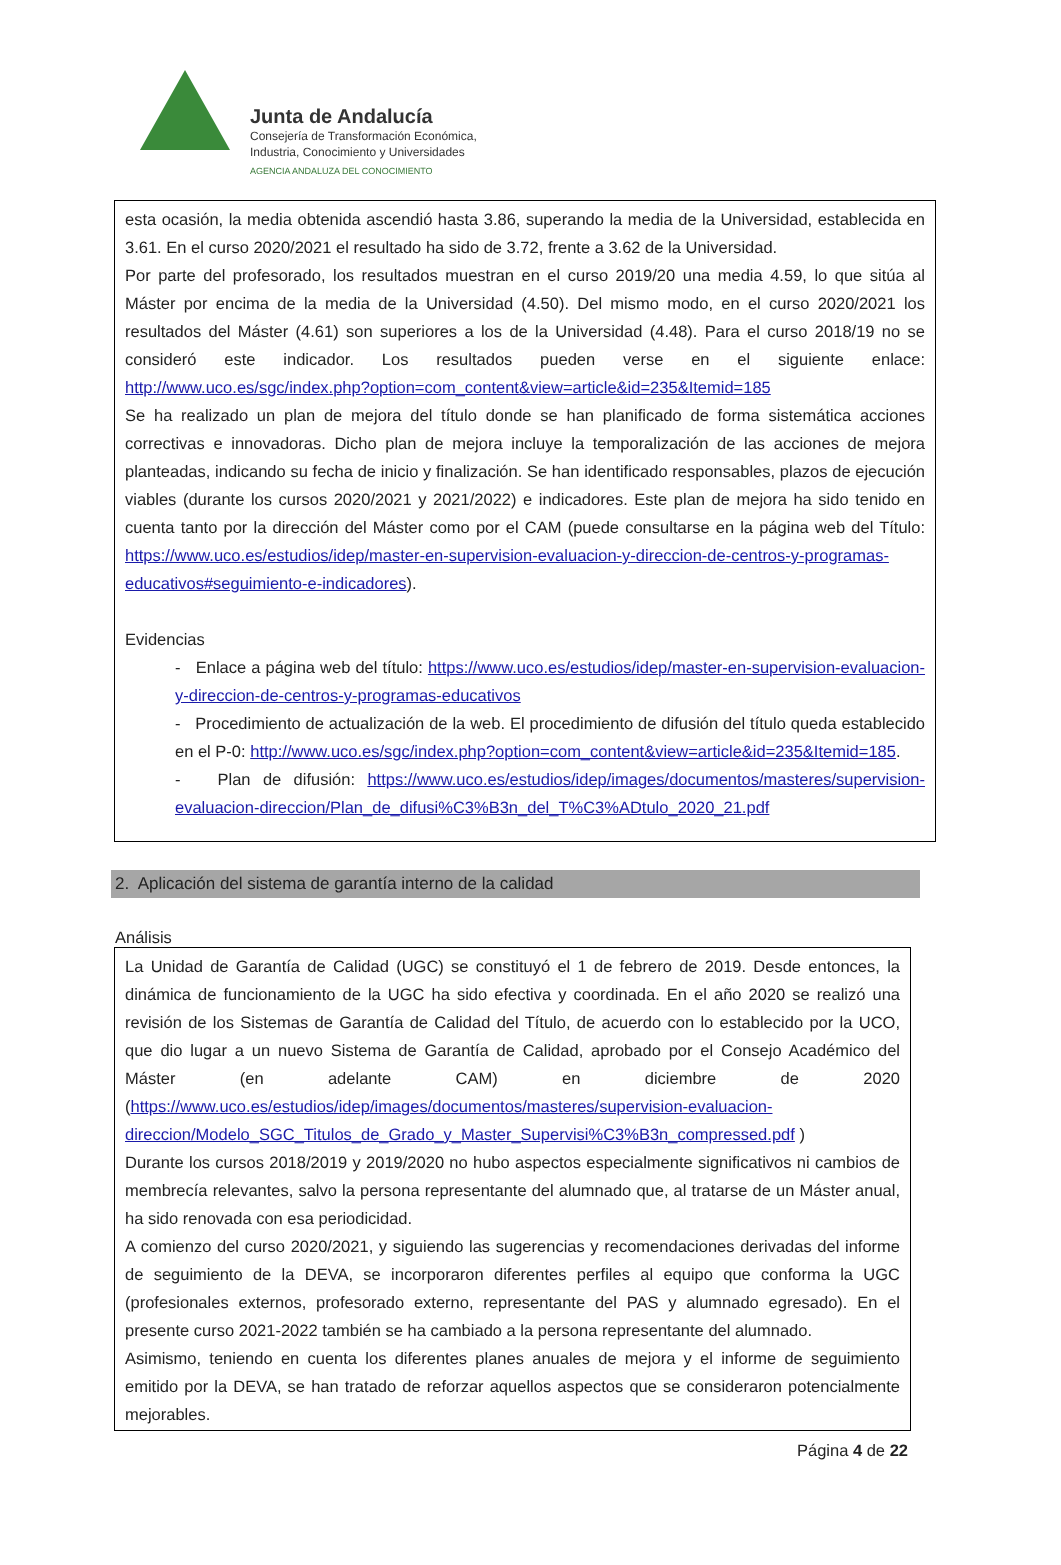Junta de Andalucía
Consejería de Transformación Económica,
Industria, Conocimiento y Universidades
AGENCIA ANDALUZA DEL CONOCIMIENTO
esta ocasión, la media obtenida ascendió hasta 3.86, superando la media de la Universidad, establecida en 3.61. En el curso 2020/2021 el resultado ha sido de 3.72, frente a 3.62 de la Universidad.
Por parte del profesorado, los resultados muestran en el curso 2019/20 una media 4.59, lo que sitúa al Máster por encima de la media de la Universidad (4.50). Del mismo modo, en el curso 2020/2021 los resultados del Máster (4.61) son superiores a los de la Universidad (4.48). Para el curso 2018/19 no se consideró este indicador. Los resultados pueden verse en el siguiente enlace: http://www.uco.es/sgc/index.php?option=com_content&view=article&id=235&Itemid=185
Se ha realizado un plan de mejora del título donde se han planificado de forma sistemática acciones correctivas e innovadoras. Dicho plan de mejora incluye la temporalización de las acciones de mejora planteadas, indicando su fecha de inicio y finalización. Se han identificado responsables, plazos de ejecución viables (durante los cursos 2020/2021 y 2021/2022) e indicadores. Este plan de mejora ha sido tenido en cuenta tanto por la dirección del Máster como por el CAM (puede consultarse en la página web del Título: https://www.uco.es/estudios/idep/master-en-supervision-evaluacion-y-direccion-de-centros-y-programas-educativos#seguimiento-e-indicadores).
Evidencias
- Enlace a página web del título: https://www.uco.es/estudios/idep/master-en-supervision-evaluacion-y-direccion-de-centros-y-programas-educativos
- Procedimiento de actualización de la web. El procedimiento de difusión del título queda establecido en el P-0: http://www.uco.es/sgc/index.php?option=com_content&view=article&id=235&Itemid=185.
- Plan de difusión: https://www.uco.es/estudios/idep/images/documentos/masteres/supervision-evaluacion-direccion/Plan_de_difusi%C3%B3n_del_T%C3%ADtulo_2020_21.pdf
2. Aplicación del sistema de garantía interno de la calidad
Análisis
La Unidad de Garantía de Calidad (UGC) se constituyó el 1 de febrero de 2019. Desde entonces, la dinámica de funcionamiento de la UGC ha sido efectiva y coordinada. En el año 2020 se realizó una revisión de los Sistemas de Garantía de Calidad del Título, de acuerdo con lo establecido por la UCO, que dio lugar a un nuevo Sistema de Garantía de Calidad, aprobado por el Consejo Académico del Máster (en adelante CAM) en diciembre de 2020 (https://www.uco.es/estudios/idep/images/documentos/masteres/supervision-evaluacion-direccion/Modelo_SGC_Titulos_de_Grado_y_Master_Supervisi%C3%B3n_compressed.pdf )
Durante los cursos 2018/2019 y 2019/2020 no hubo aspectos especialmente significativos ni cambios de membrecía relevantes, salvo la persona representante del alumnado que, al tratarse de un Máster anual, ha sido renovada con esa periodicidad.
A comienzo del curso 2020/2021, y siguiendo las sugerencias y recomendaciones derivadas del informe de seguimiento de la DEVA, se incorporaron diferentes perfiles al equipo que conforma la UGC (profesionales externos, profesorado externo, representante del PAS y alumnado egresado). En el presente curso 2021-2022 también se ha cambiado a la persona representante del alumnado.
Asimismo, teniendo en cuenta los diferentes planes anuales de mejora y el informe de seguimiento emitido por la DEVA, se han tratado de reforzar aquellos aspectos que se consideraron potencialmente mejorables.
Página 4 de 22